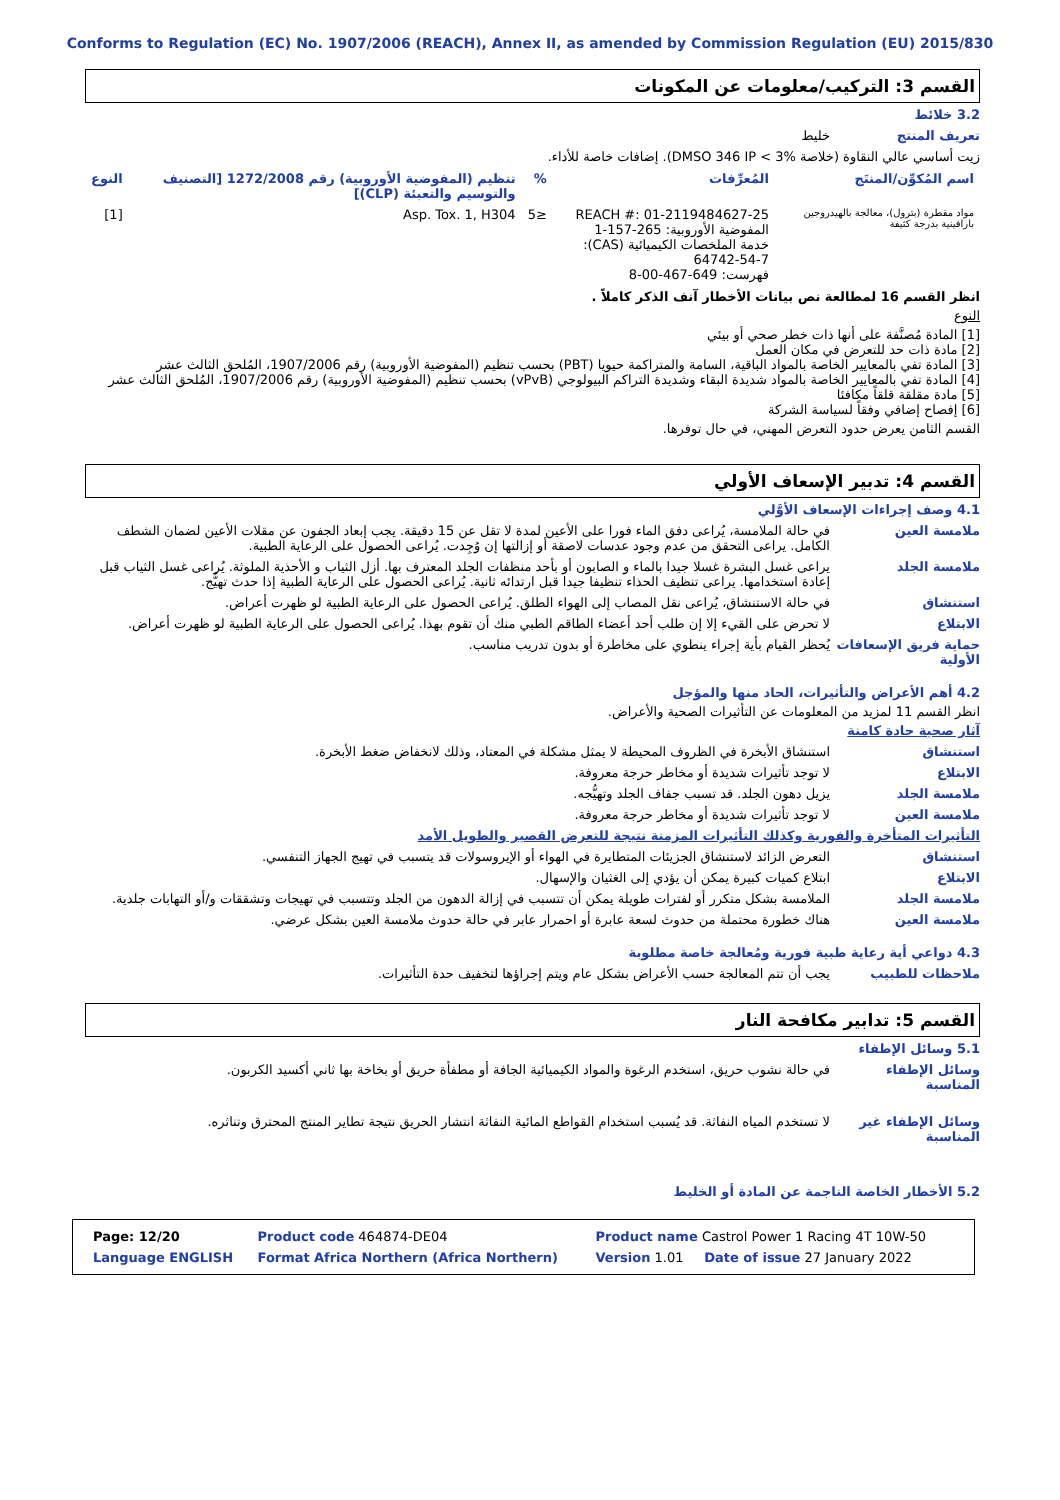Conforms to Regulation (EC) No. 1907/2006 (REACH), Annex II, as amended by Commission Regulation (EU) 2015/830
القسم 3: التركيب/معلومات عن المكونات
3.2 خلائط
تعريف المنتج خليط
زيت أساسي عالي النقاوة (خلاصة DMSO 346 IP < 3%). إضافات خاصة للأداء.
| اسم المُكوِّن/المنتَج | المُعرِّفات | % | تنظيم (المفوضية الأوروبية) رقم 1272/2008 [التصنيف والتوسيم والتعبئة (CLP)] | النوع |
| --- | --- | --- | --- | --- |
| مواد مقطرة (بترول)، معالجة بالهيدروجين بارافينية بدرجة كثيفة | REACH #: 01-2119484627-25 المفوضية الأوروبية: 265-157-1 خدمة الملخصات الكيميائية (CAS): 64742-54-7 فهرست: 649-467-00-8 | ≤5 | Asp. Tox. 1, H304 | [1] |
انظر القسم 16 لمطالعة نص بيانات الأخطار آنف الذكر كاملاً .
النوع
[1] المادة مُصنَّفة على أنها ذات خطر صحي أو بيئي
[2] مادة ذات حد للتعرض في مكان العمل
[3] المادة تفي بالمعايير الخاصة بالمواد الباقية، السامة والمتراكمة حيويا (PBT) بحسب تنظيم (المفوضية الأوروبية) رقم 1907/2006، المُلحق الثالث عشر
[4] المادة تفي بالمعايير الخاصة بالمواد شديدة البقاء وشديدة التراكم البيولوجي (vPvB) بحسب تنظيم (المفوضية الأوروبية) رقم 1907/2006، المُلحق الثالث عشر
[5] مادة مقلقة قلقاً مكافئا
[6] إفصاح إضافي وفقاً لسياسة الشركة
القسم الثامن يعرض حدود التعرض المهني، في حال توفرها.
القسم 4: تدبير الإسعاف الأولي
4.1 وصف إجراءات الإسعاف الأوَّلي
ملامسة العين في حالة الملامسة، يُراعى دفق الماء فورا على الأعين لمدة لا تقل عن 15 دقيقة. يجب إبعاد الجفون عن مقلات الأعين لضمان الشطف الكامل. يراعى التحقق من عدم وجود عدسات لاصقة أو إزالتها إن وُجِدت. يُراعى الحصول على الرعاية الطبية.
ملامسة الجلد يراعى غسل البشرة غسلا جيدا بالماء و الصابون أو بأحد منظفات الجلد المعترف بها. أزل الثياب و الأحذية الملوثة. يُراعى غسل الثياب قبل إعادة استخدامها. يراعى تنظيف الحذاء تنظيفا جيدا قبل ارتدائه ثانية. يُراعى الحصول على الرعاية الطبية إذا حدث تهيُّج.
استنشاق في حالة الاستنشاق، يُراعى نقل المصاب إلى الهواء الطلق. يُراعى الحصول على الرعاية الطبية لو ظهرت أعراض.
الابتلاع لا تحرض على القيء إلا إن طلب أحد أعضاء الطاقم الطبي منك أن تقوم بهذا. يُراعى الحصول على الرعاية الطبية لو ظهرت أعراض.
حماية فريق الإسعافات الأولية يُحظر القيام بأية إجراء ينطوي على مخاطرة أو بدون تدريب مناسب.
4.2 أهم الأعراض والتأثيرات، الحاد منها والمؤجل
انظر القسم 11 لمزيد من المعلومات عن التأثيرات الصحية والأعراض.
آثار صحية حادة كامنة
استنشاق استنشاق الأبخرة في الظروف المحيطة لا يمثل مشكلة في المعتاد، وذلك لانخفاض ضغط الأبخرة.
الابتلاع لا توجد تأثيرات شديدة أو مخاطر حرجة معروفة.
ملامسة الجلد يزيل دهون الجلد. قد تسبب جفاف الجلد وتهيُّجه.
ملامسة العين لا توجد تأثيرات شديدة أو مخاطر حرجة معروفة.
التأثيرات المتأخرة والفورية وكذلك التأثيرات المزمنة نتيجة للتعرض القصير والطويل الأمد
استنشاق التعرض الزائد لاستنشاق الجزيئات المتطايرة في الهواء أو الإيروسولات قد يتسبب في تهيج الجهاز التنفسي.
الابتلاع ابتلاع كميات كبيرة يمكن أن يؤدي إلى الغثيان والإسهال.
ملامسة الجلد الملامسة بشكل متكرر أو لفترات طويلة يمكن أن تتسبب في إزالة الدهون من الجلد وتتسبب في تهيجات وتشققات و/أو التهابات جلدية.
ملامسة العين هناك خطورة محتملة من حدوث لسعة عابرة أو احمرار عابر في حالة حدوث ملامسة العين بشكل عرضي.
4.3 دواعي أية رعاية طبية فورية ومُعالجة خاصة مطلوبة
ملاحظات للطبيب يجب أن تتم المعالجة حسب الأعراض بشكل عام ويتم إجراؤها لتخفيف حدة التأثيرات.
القسم 5: تدابير مكافحة النار
5.1 وسائل الإطفاء
وسائل الإطفاء المناسبة في حالة نشوب حريق، استخدم الرغوة والمواد الكيميائية الجافة أو مطفأة حريق أو بخاخة بها ثاني أكسيد الكربون.
وسائل الإطفاء غير المناسبة لا تستخدم المياه النفاثة. قد يُسبب استخدام القواطع المائية النفاثة انتشار الحريق نتيجة تطاير المنتج المحترق وتناثره.
5.2 الأخطار الخاصة الناجمة عن المادة أو الخليط
| Product name Castrol Power 1 Racing 4T 10W-50 | Product code 464874-DE04 | Page: 12/20 |
| Version 1.01 Date of issue 27 January 2022 | Format Africa Northern (Africa Northern) | Language ENGLISH |